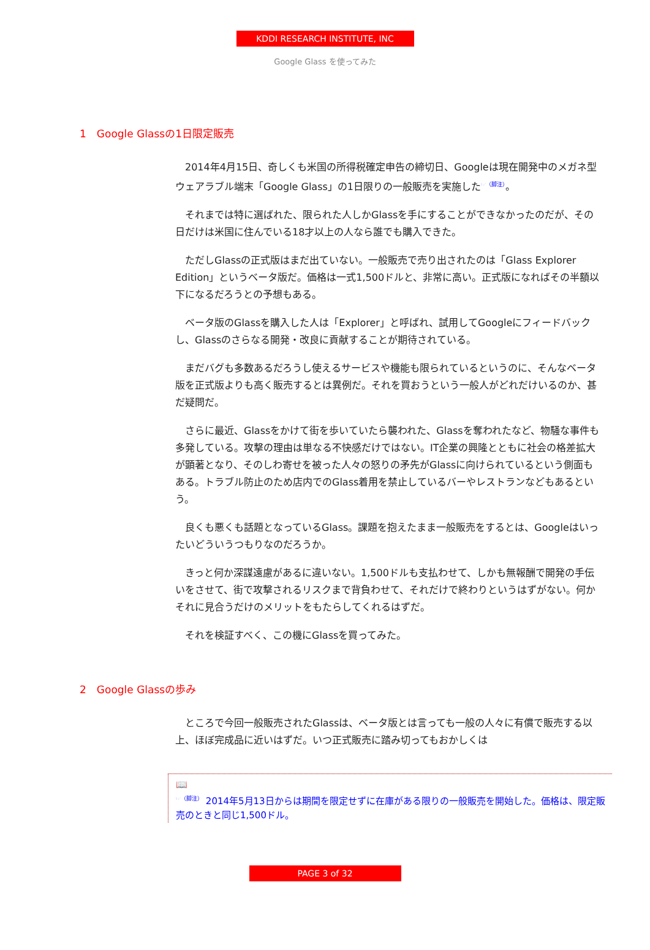KDDI RESEARCH INSTITUTE, INC
Google Glass を使ってみた
1　Google Glassの1日限定販売
2014年4月15日、奇しくも米国の所得税確定申告の締切日、Googleは現在開発中のメガネ型ウェアラブル端末「Google Glass」の1日限りの一般販売を実施した<sup>☞（脚注）</sup>。
それまでは特に選ばれた、限られた人しかGlassを手にすることができなかったのだが、その日だけは米国に住んでいる18才以上の人なら誰でも購入できた。
ただしGlassの正式版はまだ出ていない。一般販売で売り出されたのは「Glass Explorer Edition」というベータ版だ。価格は一式1,500ドルと、非常に高い。正式版になればその半額以下になるだろうとの予想もある。
ベータ版のGlassを購入した人は「Explorer」と呼ばれ、試用してGoogleにフィードバックし、Glassのさらなる開発・改良に貢献することが期待されている。
まだバグも多数あるだろうし使えるサービスや機能も限られているというのに、そんなベータ版を正式版よりも高く販売するとは異例だ。それを買おうという一般人がどれだけいるのか、甚だ疑問だ。
さらに最近、Glassをかけて街を歩いていたら襲われた、Glassを奪われたなど、物騒な事件も多発している。攻撃の理由は単なる不快感だけではない。IT企業の興隆とともに社会の格差拡大が顕著となり、そのしわ寄せを被った人々の怒りの矛先がGlassに向けられているという側面もある。トラブル防止のため店内でのGlass着用を禁止しているバーやレストランなどもあるという。
良くも悪くも話題となっているGlass。課題を抱えたまま一般販売をするとは、Googleはいったいどういうつもりなのだろうか。
きっと何か深謀遠慮があるに違いない。1,500ドルも支払わせて、しかも無報酬で開発の手伝いをさせて、街で攻撃されるリスクまで背負わせて、それだけで終わりというはずがない。何かそれに見合うだけのメリットをもたらしてくれるはずだ。
それを検証すべく、この機にGlassを買ってみた。
2　Google Glassの歩み
ところで今回一般販売されたGlassは、ベータ版とは言っても一般の人々に有償で販売する以上、ほぼ完成品に近いはずだ。いつ正式販売に踏み切ってもおかしくは
📖
<sup>☞（脚注）</sup> 2014年5月13日からは期間を限定せずに在庫がある限りの一般販売を開始した。価格は、限定販売のときと同じ1,500ドル。
PAGE 3 of 32